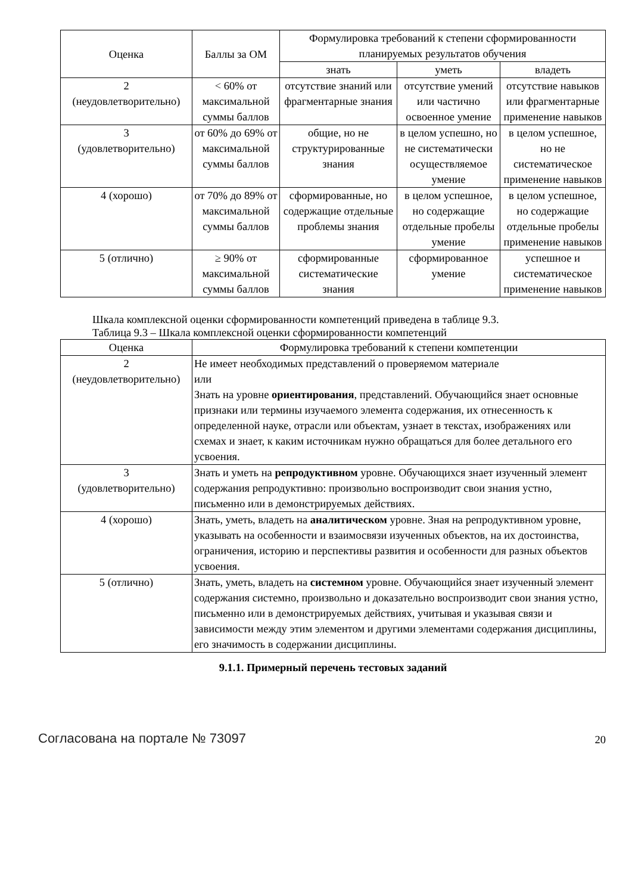| Оценка | Баллы за ОМ | Формулировка требований к степени сформированности планируемых результатов обучения | | |
| --- | --- | --- | --- | --- |
| | | знать | уметь | владеть |
| 2 (неудовлетворительно) | < 60% от максимальной суммы баллов | отсутствие знаний или фрагментарные знания | отсутствие умений или частично освоенное умение | отсутствие навыков или фрагментарные применение навыков |
| 3 (удовлетворительно) | от 60% до 69% от максимальной суммы баллов | общие, но не структурированные знания | в целом успешно, но не систематически осуществляемое умение | в целом успешное, но не систематическое применение навыков |
| 4 (хорошо) | от 70% до 89% от максимальной суммы баллов | сформированные, но содержащие отдельные проблемы знания | в целом успешное, но содержащие отдельные пробелы умение | в целом успешное, но содержащие отдельные пробелы применение навыков |
| 5 (отлично) | ≥ 90% от максимальной суммы баллов | сформированные систематические знания | сформированное умение | успешное и систематическое применение навыков |
Шкала комплексной оценки сформированности компетенций приведена в таблице 9.3.
Таблица 9.3 – Шкала комплексной оценки сформированности компетенций
| Оценка | Формулировка требований к степени компетенции |
| --- | --- |
| 2 (неудовлетворительно) | Не имеет необходимых представлений о проверяемом материале или Знать на уровне ориентирования , представлений. Обучающийся знает основные признаки или термины изучаемого элемента содержания, их отнесенность к определенной науке, отрасли или объектам, узнает в текстах, изображениях или схемах и знает, к каким источникам нужно обращаться для более детального его усвоения. |
| 3 (удовлетворительно) | Знать и уметь на репродуктивном уровне. Обучающихся знает изученный элемент содержания репродуктивно: произвольно воспроизводит свои знания устно, письменно или в демонстрируемых действиях. |
| 4 (хорошо) | Знать, уметь, владеть на аналитическом уровне. Зная на репродуктивном уровне, указывать на особенности и взаимосвязи изученных объектов, на их достоинства, ограничения, историю и перспективы развития и особенности для разных объектов усвоения. |
| 5 (отлично) | Знать, уметь, владеть на системном уровне. Обучающийся знает изученный элемент содержания системно, произвольно и доказательно воспроизводит свои знания устно, письменно или в демонстрируемых действиях, учитывая и указывая связи и зависимости между этим элементом и другими элементами содержания дисциплины, его значимость в содержании дисциплины. |
9.1.1. Примерный перечень тестовых заданий
Согласована на портале № 73097 20